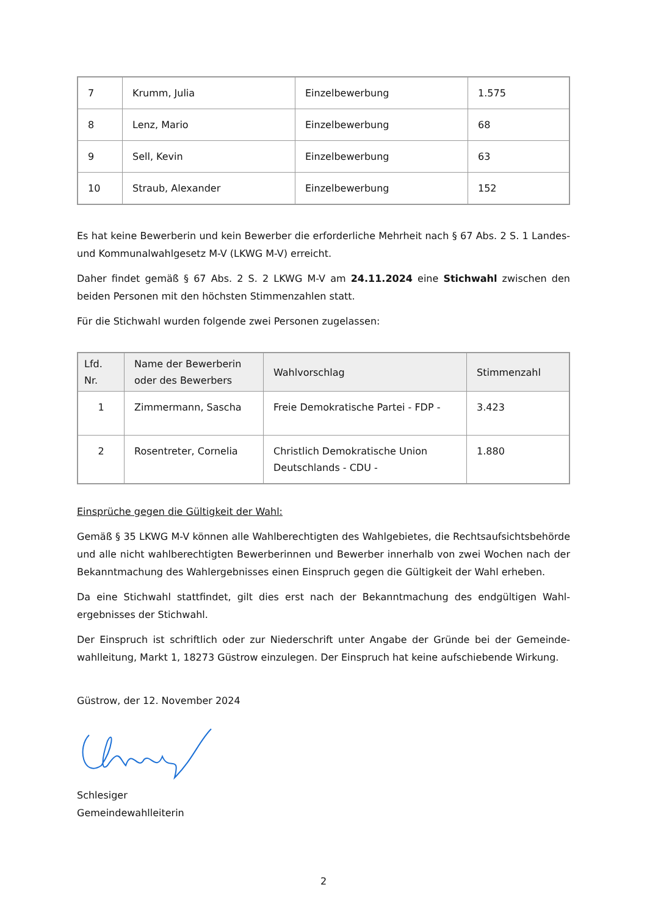| 7 | Krumm, Julia | Einzelbewerbung | 1.575 |
| 8 | Lenz, Mario | Einzelbewerbung | 68 |
| 9 | Sell, Kevin | Einzelbewerbung | 63 |
| 10 | Straub, Alexander | Einzelbewerbung | 152 |
Es hat keine Bewerberin und kein Bewerber die erforderliche Mehrheit nach § 67 Abs. 2 S. 1 Landes- und Kommunalwahlgesetz M-V (LKWG M-V) erreicht.
Daher findet gemäß § 67 Abs. 2 S. 2 LKWG M-V am 24.11.2024 eine Stichwahl zwischen den beiden Personen mit den höchsten Stimmenzahlen statt.
Für die Stichwahl wurden folgende zwei Personen zugelassen:
| Lfd. Nr. | Name der Bewerberin oder des Bewerbers | Wahlvorschlag | Stimmenzahl |
| --- | --- | --- | --- |
| 1 | Zimmermann, Sascha | Freie Demokratische Partei - FDP - | 3.423 |
| 2 | Rosentreter, Cornelia | Christlich Demokratische Union Deutschlands - CDU - | 1.880 |
Einsprüche gegen die Gültigkeit der Wahl:
Gemäß § 35 LKWG M-V können alle Wahlberechtigten des Wahlgebietes, die Rechtsaufsichtsbehörde und alle nicht wahlberechtigten Bewerberinnen und Bewerber innerhalb von zwei Wochen nach der Bekanntmachung des Wahlergebnisses einen Einspruch gegen die Gültigkeit der Wahl erheben.
Da eine Stichwahl stattfindet, gilt dies erst nach der Bekanntmachung des endgültigen Wahl-ergebnisses der Stichwahl.
Der Einspruch ist schriftlich oder zur Niederschrift unter Angabe der Gründe bei der Gemeinde-wahlleitung, Markt 1, 18273 Güstrow einzulegen. Der Einspruch hat keine aufschiebende Wirkung.
Güstrow, der 12. November 2024
Schlesiger
Gemeindewahlleiterin
2